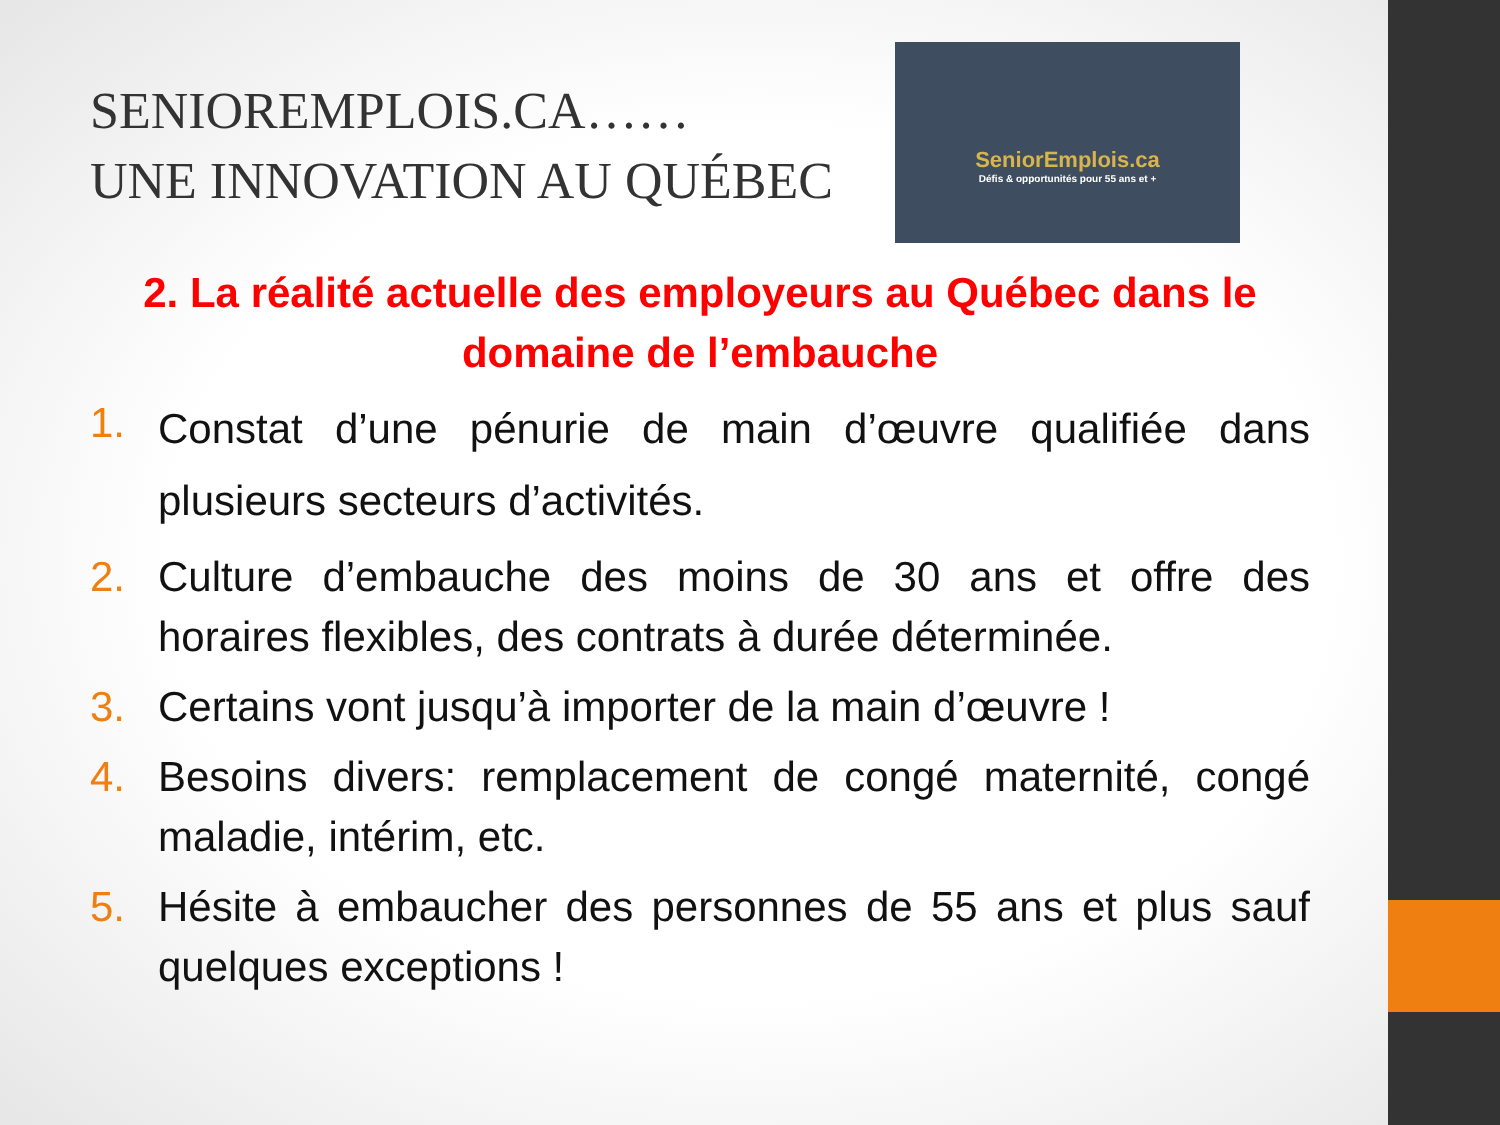SENIOREMPLOIS.CA……
UNE INNOVATION AU QUÉBEC
SeniorEmplois.ca
Défis & opportunités pour 55 ans et +
2. La réalité actuelle des employeurs au Québec dans le domaine de l’embauche
1. Constat d’une pénurie de main d’œuvre qualifiée dans plusieurs secteurs d’activités.
2. Culture d’embauche des moins de 30 ans et offre des horaires flexibles, des contrats à durée déterminée.
3. Certains vont jusqu’à importer de la main d’œuvre !
4. Besoins divers: remplacement de congé maternité, congé maladie, intérim, etc.
5. Hésite à embaucher des personnes de 55 ans et plus sauf quelques exceptions !